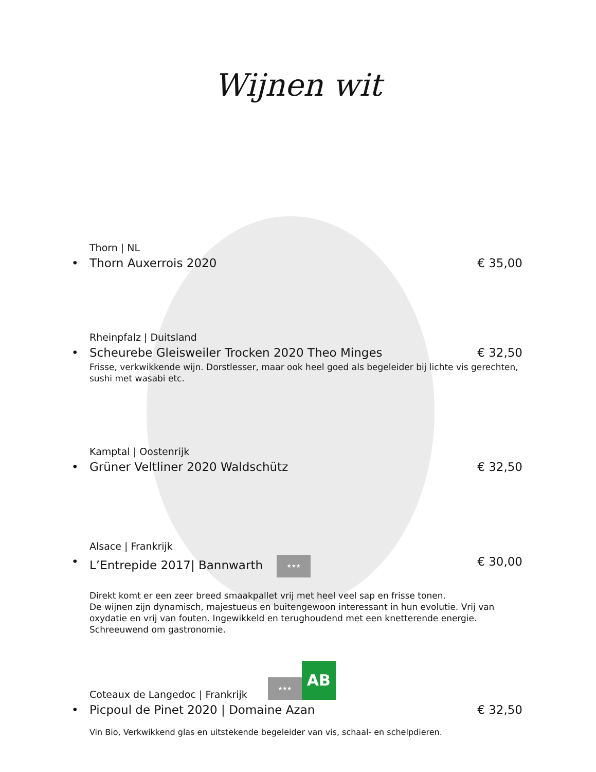Wijnen wit
Thorn | NL
• Thorn Auxerrois 2020 € 35,00
Rheinpfalz | Duitsland
• Scheurebe Gleisweiler Trocken 2020 Theo Minges € 32,50
Frisse, verkwikkende wijn. Dorstlesser, maar ook heel goed als begeleider bij lichte vis gerechten, sushi met wasabi etc.
Kamptal | Oostenrijk
• Grüner Veltliner 2020 Waldschütz € 32,50
Alsace | Frankrijk
• L’Entrepide 2017| Bannwarth ★★★ € 30,00
Direkt komt er een zeer breed smaakpallet vrij met heel veel sap en frisse tonen.
De wijnen zijn dynamisch, majestueus en buitengewoon interessant in hun evolutie. Vrij van oxydatie en vrij van fouten. Ingewikkeld en terughoudend met een knetterende energie. Schreeuwend om gastronomie.
Coteaux de Langedoc | Frankrijk ★★★ AB
• Picpoul de Pinet 2020 | Domaine Azan € 32,50
Vin Bio, Verkwikkend glas en uitstekende begeleider van vis, schaal- en schelpdieren.